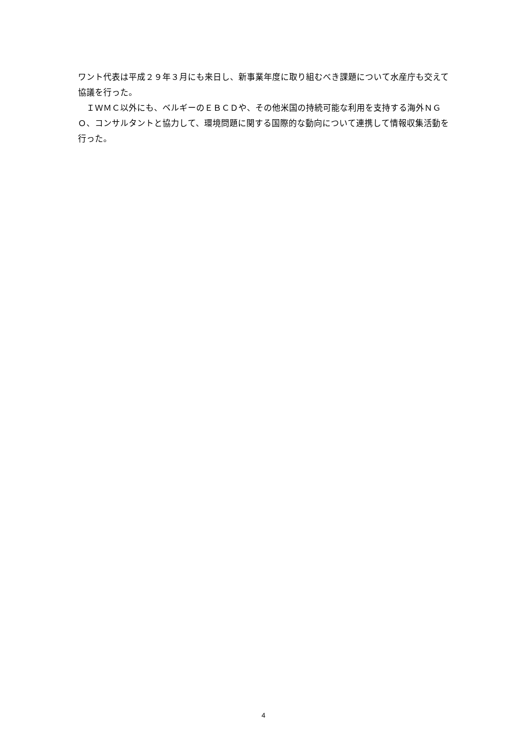ワント代表は平成２９年３月にも来日し、新事業年度に取り組むべき課題について水産庁も交えて協議を行った。
　ＩＷＭＣ以外にも、ベルギーのＥＢＣＤや、その他米国の持続可能な利用を支持する海外ＮＧＯ、コンサルタントと協力して、環境問題に関する国際的な動向について連携して情報収集活動を行った。
4